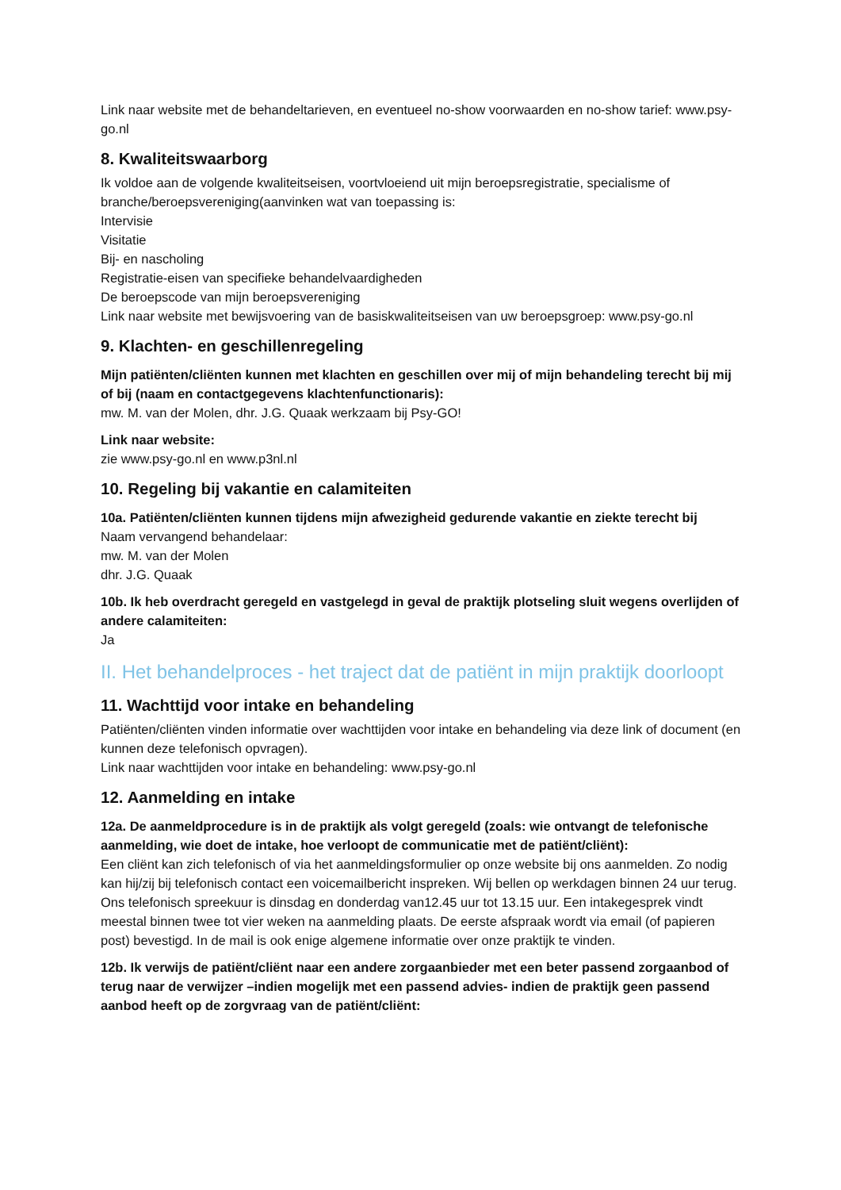Link naar website met de behandeltarieven, en eventueel no-show voorwaarden en no-show tarief: www.psy-go.nl
8. Kwaliteitswaarborg
Ik voldoe aan de volgende kwaliteitseisen, voortvloeiend uit mijn beroepsregistratie, specialisme of branche/beroepsvereniging(aanvinken wat van toepassing is:
Intervisie
Visitatie
Bij- en nascholing
Registratie-eisen van specifieke behandelvaardigheden
De beroepscode van mijn beroepsvereniging
Link naar website met bewijsvoering van de basiskwaliteitseisen van uw beroepsgroep: www.psy-go.nl
9. Klachten- en geschillenregeling
Mijn patiënten/cliënten kunnen met klachten en geschillen over mij of mijn behandeling terecht bij mij of bij (naam en contactgegevens klachtenfunctionaris):
mw. M. van der Molen, dhr. J.G. Quaak werkzaam bij Psy-GO!
Link naar website:
zie www.psy-go.nl en www.p3nl.nl
10. Regeling bij vakantie en calamiteiten
10a. Patiënten/cliënten kunnen tijdens mijn afwezigheid gedurende vakantie en ziekte terecht bij
Naam vervangend behandelaar:
mw. M. van der Molen
dhr. J.G. Quaak
10b. Ik heb overdracht geregeld en vastgelegd in geval de praktijk plotseling sluit wegens overlijden of andere calamiteiten:
Ja
II. Het behandelproces - het traject dat de patiënt in mijn praktijk doorloopt
11. Wachttijd voor intake en behandeling
Patiënten/cliënten vinden informatie over wachttijden voor intake en behandeling via deze link of document (en kunnen deze telefonisch opvragen).
Link naar wachttijden voor intake en behandeling: www.psy-go.nl
12. Aanmelding en intake
12a. De aanmeldprocedure is in de praktijk als volgt geregeld (zoals: wie ontvangt de telefonische aanmelding, wie doet de intake, hoe verloopt de communicatie met de patiënt/cliënt):
Een cliënt kan zich telefonisch of via het aanmeldingsformulier op onze website bij ons aanmelden. Zo nodig kan hij/zij bij telefonisch contact een voicemailbericht inspreken. Wij bellen op werkdagen binnen 24 uur terug. Ons telefonisch spreekuur is dinsdag en donderdag van12.45 uur tot 13.15 uur. Een intakegesprek vindt meestal binnen twee tot vier weken na aanmelding plaats. De eerste afspraak wordt via email (of papieren post) bevestigd. In de mail is ook enige algemene informatie over onze praktijk te vinden.
12b. Ik verwijs de patiënt/cliënt naar een andere zorgaanbieder met een beter passend zorgaanbod of terug naar de verwijzer –indien mogelijk met een passend advies- indien de praktijk geen passend aanbod heeft op de zorgvraag van de patiënt/cliënt: